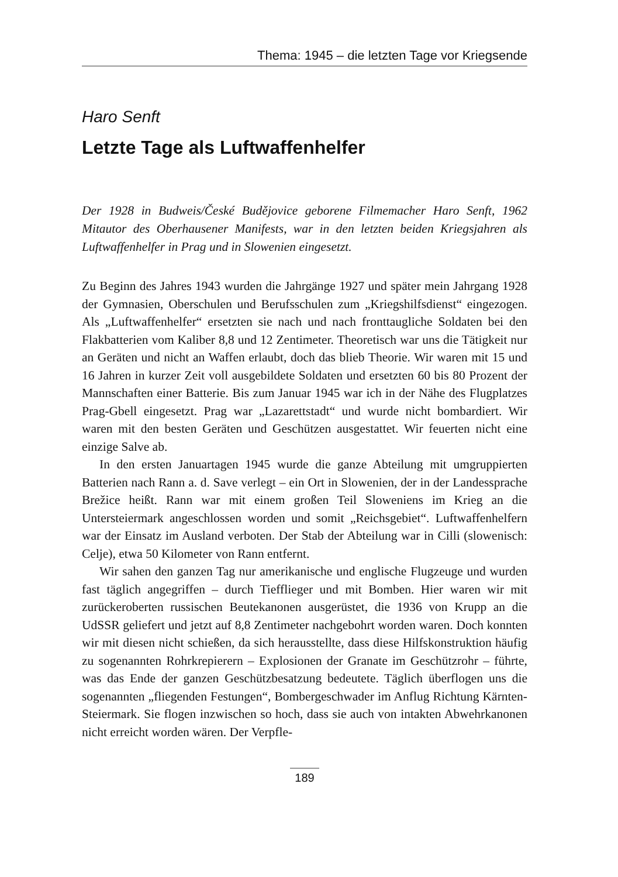Thema: 1945 – die letzten Tage vor Kriegsende
Haro Senft
Letzte Tage als Luftwaffenhelfer
Der 1928 in Budweis/České Budějovice geborene Filmemacher Haro Senft, 1962 Mitautor des Oberhausener Manifests, war in den letzten beiden Kriegsjahren als Luftwaffenhelfer in Prag und in Slowenien eingesetzt.
Zu Beginn des Jahres 1943 wurden die Jahrgänge 1927 und später mein Jahrgang 1928 der Gymnasien, Oberschulen und Berufsschulen zum „Kriegshilfsdienst“ eingezogen. Als „Luftwaffenhelfer“ ersetzten sie nach und nach fronttaugliche Soldaten bei den Flakbatterien vom Kaliber 8,8 und 12 Zentimeter. Theoretisch war uns die Tätigkeit nur an Geräten und nicht an Waffen erlaubt, doch das blieb Theorie. Wir waren mit 15 und 16 Jahren in kurzer Zeit voll ausgebildete Soldaten und ersetzten 60 bis 80 Prozent der Mannschaften einer Batterie. Bis zum Januar 1945 war ich in der Nähe des Flugplatzes Prag-Gbell eingesetzt. Prag war „Lazarettstadt“ und wurde nicht bombardiert. Wir waren mit den besten Geräten und Geschützen ausgestattet. Wir feuerten nicht eine einzige Salve ab.
In den ersten Januartagen 1945 wurde die ganze Abteilung mit umgruppierten Batterien nach Rann a. d. Save verlegt – ein Ort in Slowenien, der in der Landessprache Brežice heißt. Rann war mit einem großen Teil Sloweniens im Krieg an die Untersteiermark angeschlossen worden und somit „Reichsgebiet“. Luftwaffenhelfern war der Einsatz im Ausland verboten. Der Stab der Abteilung war in Cilli (slowenisch: Celje), etwa 50 Kilometer von Rann entfernt.
Wir sahen den ganzen Tag nur amerikanische und englische Flugzeuge und wurden fast täglich angegriffen – durch Tiefflieger und mit Bomben. Hier waren wir mit zurückeroberten russischen Beutekanonen ausgerüstet, die 1936 von Krupp an die UdSSR geliefert und jetzt auf 8,8 Zentimeter nachgebohrt worden waren. Doch konnten wir mit diesen nicht schießen, da sich herausstellte, dass diese Hilfskonstruktion häufig zu sogenannten Rohrkrepierern – Explosionen der Granate im Geschützrohr – führte, was das Ende der ganzen Geschützbesatzung bedeutete. Täglich überflogen uns die sogenannten „fliegenden Festungen“, Bombergeschwader im Anflug Richtung Kärnten-Steiermark. Sie flogen inzwischen so hoch, dass sie auch von intakten Abwehrkanonen nicht erreicht worden wären. Der Verpfle-
189